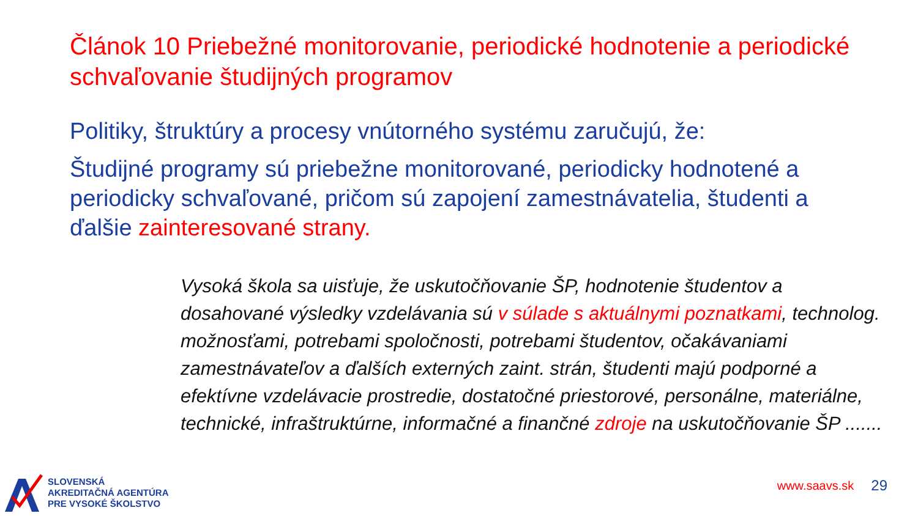Článok 10 Priebežné monitorovanie, periodické hodnotenie a periodické schvaľovanie študijných programov
Politiky, štruktúry a procesy vnútorného systému zaručujú, že:
Študijné programy sú priebežne monitorované, periodicky hodnotené a periodicky schvaľované, pričom sú zapojení zamestnávatelia, študenti a ďalšie zainteresované strany.
Vysoká škola sa uisťuje, že uskutočňovanie ŠP, hodnotenie študentov a dosahované výsledky vzdelávania sú v súlade s aktuálnymi poznatkami, technolog. možnosťami, potrebami spoločnosti, potrebami študentov, očakávaniami zamestnávateľov a ďalších externých zaint. strán, študenti majú podporné a efektívne vzdelávacie prostredie, dostatočné priestorové, personálne, materiálne, technické, infraštruktúrne, informačné a finančné zdroje na uskutočňovanie ŠP .......
SLOVENSKÁ
AKREDITAČNÁ AGENTÚRA
PRE VYSOKÉ ŠKOLSTVO
www.saavs.sk 29